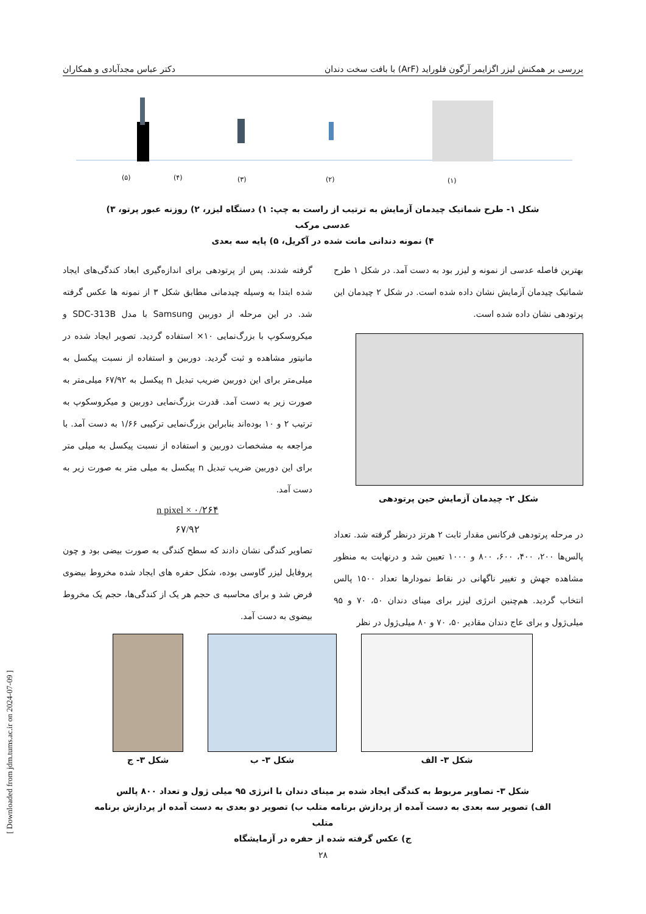بررسی بر همکنش لیزر اگزایمر آرگون فلوراید (ArF) با بافت سخت دندان دکتر عباس مجدآبادی و همکاران
(۵)
(۴)
(۳)
(۲)
(۱)
شکل ۱- طرح شماتیک چیدمان آزمایش به ترتیب از راست به چپ: ۱) دستگاه لیزر، ۲) روزنه عبور پرتو، ۳) عدسی مرکب
۴) نمونه دندانی مانت شده در آکریل، ۵) پایه سه بعدی
بهترین فاصله عدسی از نمونه و لیزر بود به دست آمد. در شکل ۱ طرح شماتیک چیدمان آزمایش نشان داده شده است. در شکل ۲ چیدمان این پرتودهی نشان داده شده است.
شکل ۲- چیدمان آزمایش حین پرتودهی
در مرحله پرتودهی فرکانس مقدار ثابت ۲ هرتز درنظر گرفته شد. تعداد پالس‌ها ۲۰۰، ۴۰۰، ۶۰۰، ۸۰۰ و ۱۰۰۰ تعیین شد و درنهایت به منظور مشاهده جهش و تغییر ناگهانی در نقاط نمودارها تعداد ۱۵۰۰ پالس انتخاب گردید. هم‌چنین انرژی لیزر برای مینای دندان ۵۰، ۷۰ و ۹۵ میلی‌ژول و برای عاج دندان مقادیر ۵۰، ۷۰ و ۸۰ میلی‌ژول در نظر
گرفته شدند. پس از پرتودهی برای اندازه‌گیری ابعاد کندگی‌های ایجاد شده ابتدا به وسیله چیدمانی مطابق شکل ۳ از نمونه ها عکس گرفته شد. در این مرحله از دوربین Samsung با مدل SDC-313B و میکروسکوپ با بزرگ‌نمایی ۱۰× استفاده گردید. تصویر ایجاد شده در مانیتور مشاهده و ثبت گردید. دوربین و استفاده از نسبت پیکسل به میلی‌متر برای این دوربین ضریب تبدیل n پیکسل به ۶۷/۹۲ میلی‌متر به صورت زیر به دست آمد. قدرت بزرگ‌نمایی دوربین و میکروسکوپ به ترتیب ۲ و ۱۰ بوده‌اند بنابراین بزرگ‌نمایی ترکیبی ۱/۶۶ به دست آمد. با مراجعه به مشخصات دوربین و استفاده از نسبت پیکسل به میلی متر برای این دوربین ضریب تبدیل n پیکسل به میلی متر به صورت زیر به دست آمد.
n pixel × ۰/۲۶۴
۶۷/۹۲
تصاویر کندگی نشان دادند که سطح کندگی به صورت بیضی بود و چون پروفایل لیزر گاوسی بوده، شکل حفره های ایجاد شده مخروط بیضوی فرض شد و برای محاسبه ی حجم هر یک از کندگی‌ها، حجم یک مخروط بیضوی به دست آمد.
شکل ۳- الف شکل ۳- ب شکل ۳- ج
شکل ۳- تصاویر مربوط به کندگی ایجاد شده بر مینای دندان با انرژی ۹۵ میلی ژول و تعداد ۸۰۰ پالس
الف) تصویر سه بعدی به دست آمده از پردازش برنامه متلب ب) تصویر دو بعدی به دست آمده از پردازش برنامه متلب
ج) عکس گرفته شده از حفره در آزمایشگاه
۲۸
[ Downloaded from jdm.tums.ac.ir on 2024-07-09 ]